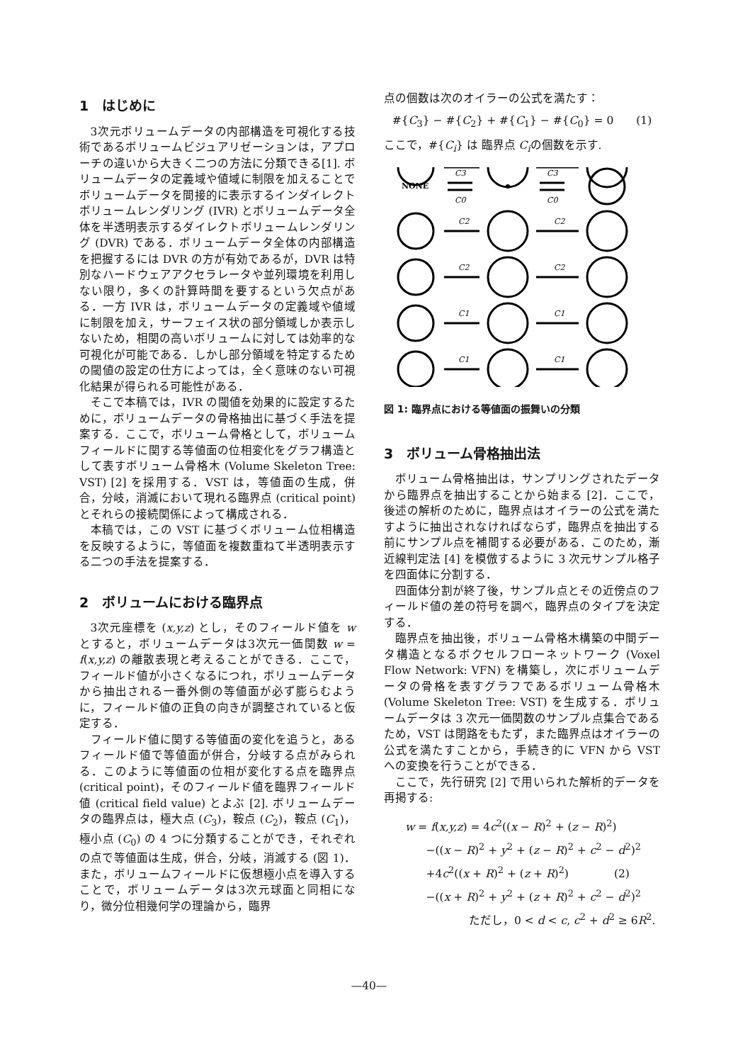1　はじめに
3次元ボリュームデータの内部構造を可視化する技術であるボリュームビジュアリゼーションは，アプローチの違いから大きく二つの方法に分類できる[1]. ボリュームデータの定義域や値域に制限を加えることでボリュームデータを間接的に表示するインダイレクトボリュームレンダリング (IVR) とボリュームデータ全体を半透明表示するダイレクトボリュームレンダリング (DVR) である．ボリュームデータ全体の内部構造を把握するには DVR の方が有効であるが，DVR は特別なハードウェアアクセラレータや並列環境を利用しない限り，多くの計算時間を要するという欠点がある．一方 IVR は，ボリュームデータの定義域や値域に制限を加え，サーフェイス状の部分領域しか表示しないため，相関の高いボリュームに対しては効率的な可視化が可能である．しかし部分領域を特定するための閾値の設定の仕方によっては，全く意味のない可視化結果が得られる可能性がある．
そこで本稿では，IVR の閾値を効果的に設定するために，ボリュームデータの骨格抽出に基づく手法を提案する．ここで，ボリューム骨格として，ボリュームフィールドに関する等値面の位相変化をグラフ構造として表すボリューム骨格木 (Volume Skeleton Tree: VST) [2] を採用する．VST は，等値面の生成，併合，分岐，消滅において現れる臨界点 (critical point) とそれらの接続関係によって構成される．
本稿では，この VST に基づくボリューム位相構造を反映するように，等値面を複数重ねて半透明表示する二つの手法を提案する．
2　ボリュームにおける臨界点
3次元座標を (x,y,z) とし，そのフィールド値を w とすると，ボリュームデータは3次元一価関数 w = f(x,y,z) の離散表現と考えることができる．ここで，フィールド値が小さくなるにつれ，ボリュームデータから抽出される一番外側の等値面が必ず膨らむように，フィールド値の正負の向きが調整されていると仮定する．
フィールド値に関する等値面の変化を追うと，あるフィールド値で等値面が併合，分岐する点がみられる．このように等値面の位相が変化する点を臨界点 (critical point)，そのフィールド値を臨界フィールド値 (critical field value) とよぶ [2]. ボリュームデータの臨界点は，極大点 (C<sub>3</sub>)，鞍点 (C<sub>2</sub>)，鞍点 (C<sub>1</sub>)，極小点 (C<sub>0</sub>) の 4 つに分類することができ，それぞれの点で等値面は生成，併合，分岐，消滅する (図 1)．また，ボリュームフィールドに仮想極小点を導入することで，ボリュームデータは3次元球面と同相になり，微分位相幾何学の理論から，臨界
点の個数は次のオイラーの公式を満たす：
#{C<sub>3</sub>} − #{C<sub>2</sub>} + #{C<sub>1</sub>} − #{C<sub>0</sub>} = 0　　(1)
ここで，#{C<sub>i</sub>} は 臨界点 C<sub>i</sub>の個数を示す.
NONE
C3
C0
C3
C0
C2
C2
C2
C2
C1
C1
C1
C1
図 1: 臨界点における等値面の振舞いの分類
3　ボリューム骨格抽出法
ボリューム骨格抽出は，サンプリングされたデータから臨界点を抽出することから始まる [2]．ここで，後述の解析のために，臨界点はオイラーの公式を満たすように抽出されなければならず，臨界点を抽出する前にサンプル点を補間する必要がある．このため，漸近線判定法 [4] を模倣するように 3 次元サンプル格子を四面体に分割する．
四面体分割が終了後，サンプル点とその近傍点のフィールド値の差の符号を調べ，臨界点のタイプを決定する．
臨界点を抽出後，ボリューム骨格木構築の中間データ構造となるボクセルフローネットワーク (Voxel Flow Network: VFN) を構築し，次にボリュームデータの骨格を表すグラフであるボリューム骨格木 (Volume Skeleton Tree: VST) を生成する．ボリュームデータは 3 次元一価関数のサンプル点集合であるため，VST は閉路をもたず，また臨界点はオイラーの公式を満たすことから，手続き的に VFN から VST への変換を行うことができる．
ここで，先行研究 [2] で用いられた解析的データを再掲する:
w = f(x,y,z) = 4c<sup>2</sup>((x − R)<sup>2</sup> + (z − R)<sup>2</sup>)
−((x − R)<sup>2</sup> + y<sup>2</sup> + (z − R)<sup>2</sup> + c<sup>2</sup> − d<sup>2</sup>)<sup>2</sup>
+4c<sup>2</sup>((x + R)<sup>2</sup> + (z + R)<sup>2</sup>)　　　　(2)
−((x + R)<sup>2</sup> + y<sup>2</sup> + (z + R)<sup>2</sup> + c<sup>2</sup> − d<sup>2</sup>)<sup>2</sup>
ただし，0 < d < c, c<sup>2</sup> + d<sup>2</sup> ≥ 6R<sup>2</sup>.
—40—